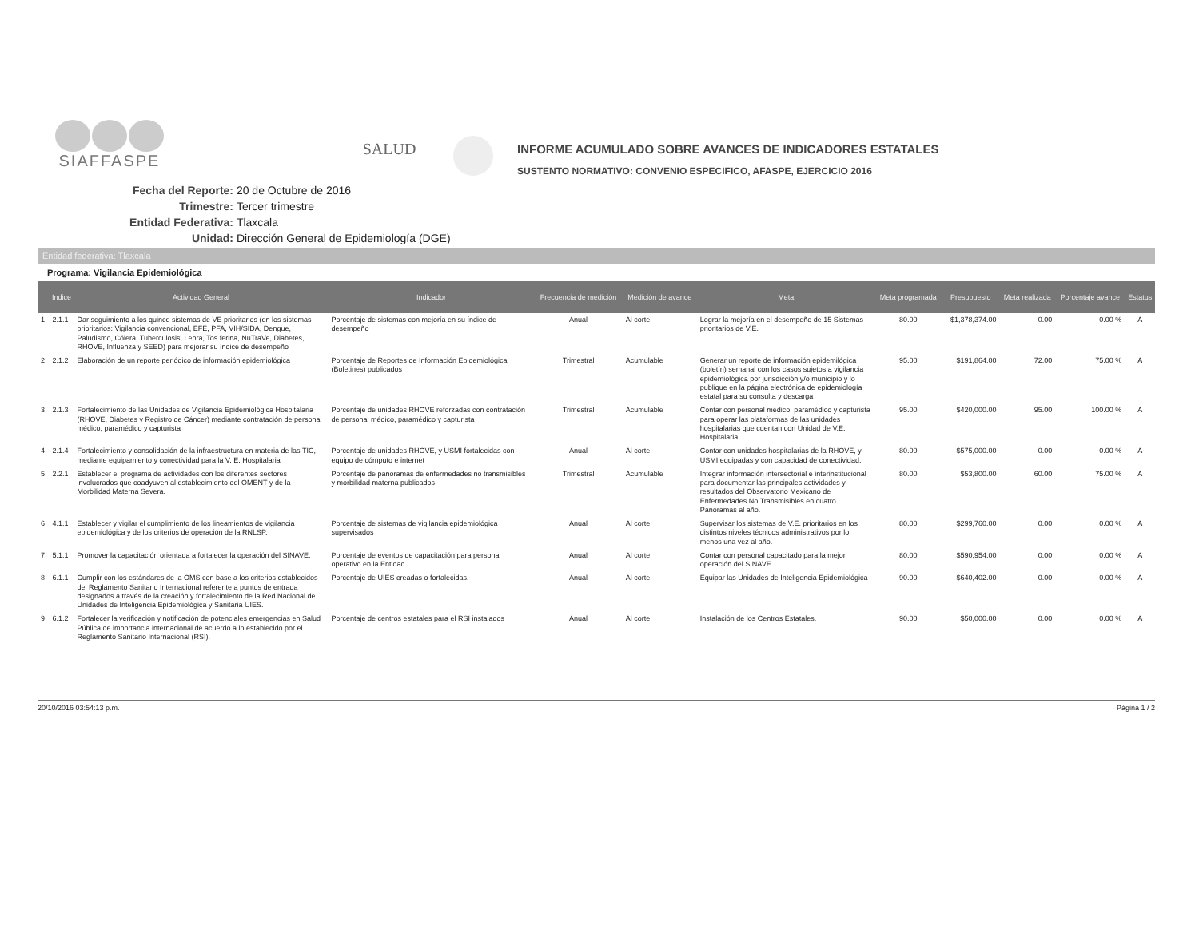SIAFFASPE
SALUD
INFORME ACUMULADO SOBRE AVANCES DE INDICADORES ESTATALES
SUSTENTO NORMATIVO: CONVENIO ESPECIFICO, AFASPE, EJERCICIO 2016
Fecha del Reporte: 20 de Octubre de 2016
Trimestre: Tercer trimestre
Entidad Federativa: Tlaxcala
Unidad: Dirección General de Epidemiología (DGE)
Entidad federativa: Tlaxcala
Programa: Vigilancia Epidemiológica
| | Indice | Actividad General | Indicador | Frecuencia de medición | Medición de avance | Meta | Meta programada | Presupuesto | Meta realizada | Porcentaje avance | Estatus |
| --- | --- | --- | --- | --- | --- | --- | --- | --- | --- | --- | --- |
| 1 | 2.1.1 | Dar seguimiento a los quince sistemas de VE prioritarios (en los sistemas prioritarios: Vigilancia convencional, EFE, PFA, VIH/SIDA, Dengue, Paludismo, Cólera, Tuberculosis, Lepra, Tos ferina, NuTraVe, Diabetes, RHOVE, Influenza y SEED) para mejorar su índice de desempeño | Porcentaje de sistemas con mejoría en su índice de desempeño | Anual | Al corte | Lograr la mejoría en el desempeño de 15 Sistemas prioritarios de V.E. | 80.00 | $1,378,374.00 | 0.00 | 0.00 % | A |
| 2 | 2.1.2 | Elaboración de un reporte periódico de información epidemiológica | Porcentaje de Reportes de Información Epidemiológica (Boletines) publicados | Trimestral | Acumulable | Generar un reporte de información epidemilógica (boletín) semanal con los casos sujetos a vigilancia epidemiológica por jurisdicción y/o municipio y lo publique en la página electrónica de epidemiología estatal para su consulta y descarga | 95.00 | $191,864.00 | 72.00 | 75.00 % | A |
| 3 | 2.1.3 | Fortalecimiento de las Unidades de Vigilancia Epidemiológica Hospitalaria (RHOVE, Diabetes y Registro de Cáncer) mediante contratación de personal médico, paramédico y capturista | Porcentaje de unidades RHOVE reforzadas con contratación de personal médico, paramédico y capturista | Trimestral | Acumulable | Contar con personal médico, paramédico y capturista para operar las plataformas de las unidades hospitalarias que cuentan con Unidad de V.E. Hospitalaria | 95.00 | $420,000.00 | 95.00 | 100.00 % | A |
| 4 | 2.1.4 | Fortalecimiento y consolidación de la infraestructura en materia de las TIC, mediante equipamiento y conectividad para la V. E. Hospitalaria | Porcentaje de unidades RHOVE, y USMI fortalecidas con equipo de cómputo e internet | Anual | Al corte | Contar con unidades hospitalarias de la RHOVE, y USMI equipadas y con capacidad de conectividad. | 80.00 | $575,000.00 | 0.00 | 0.00 % | A |
| 5 | 2.2.1 | Establecer el programa de actividades con los diferentes sectores involucrados que coadyuven al establecimiento del OMENT y de la Morbilidad Materna Severa. | Porcentaje de panoramas de enfermedades no transmisibles y morbilidad materna publicados | Trimestral | Acumulable | Integrar información intersectorial e interinstitucional para documentar las principales actividades y resultados del Observatorio Mexicano de Enfermedades No Transmisibles en cuatro Panoramas al año. | 80.00 | $53,800.00 | 60.00 | 75.00 % | A |
| 6 | 4.1.1 | Establecer y vigilar el cumplimiento de los lineamientos de vigilancia epidemiológica y de los criterios de operación de la RNLSP. | Porcentaje de sistemas de vigilancia epidemiológica supervisados | Anual | Al corte | Supervisar los sistemas de V.E. prioritarios en los distintos niveles técnicos administrativos por lo menos una vez al año. | 80.00 | $299,760.00 | 0.00 | 0.00 % | A |
| 7 | 5.1.1 | Promover la capacitación orientada a fortalecer la operación del SINAVE. | Porcentaje de eventos de capacitación para personal operativo en la Entidad | Anual | Al corte | Contar con personal capacitado para la mejor operación del SINAVE | 80.00 | $590,954.00 | 0.00 | 0.00 % | A |
| 8 | 6.1.1 | Cumplir con los estándares de la OMS con base a los criterios establecidos del Reglamento Sanitario Internacional referente a puntos de entrada designados a través de la creación y fortalecimiento de la Red Nacional de Unidades de Inteligencia Epidemiológica y Sanitaria UIES. | Porcentaje de UIES creadas o fortalecidas. | Anual | Al corte | Equipar las Unidades de Inteligencia Epidemiológica | 90.00 | $640,402.00 | 0.00 | 0.00 % | A |
| 9 | 6.1.2 | Fortalecer la verificación y notificación de potenciales emergencias en Salud Pública de importancia internacional de acuerdo a lo establecido por el Reglamento Sanitario Internacional (RSI). | Porcentaje de centros estatales para el RSI instalados | Anual | Al corte | Instalación de los Centros Estatales. | 90.00 | $50,000.00 | 0.00 | 0.00 % | A |
20/10/2016 03:54:13 p.m. Página 1 / 2